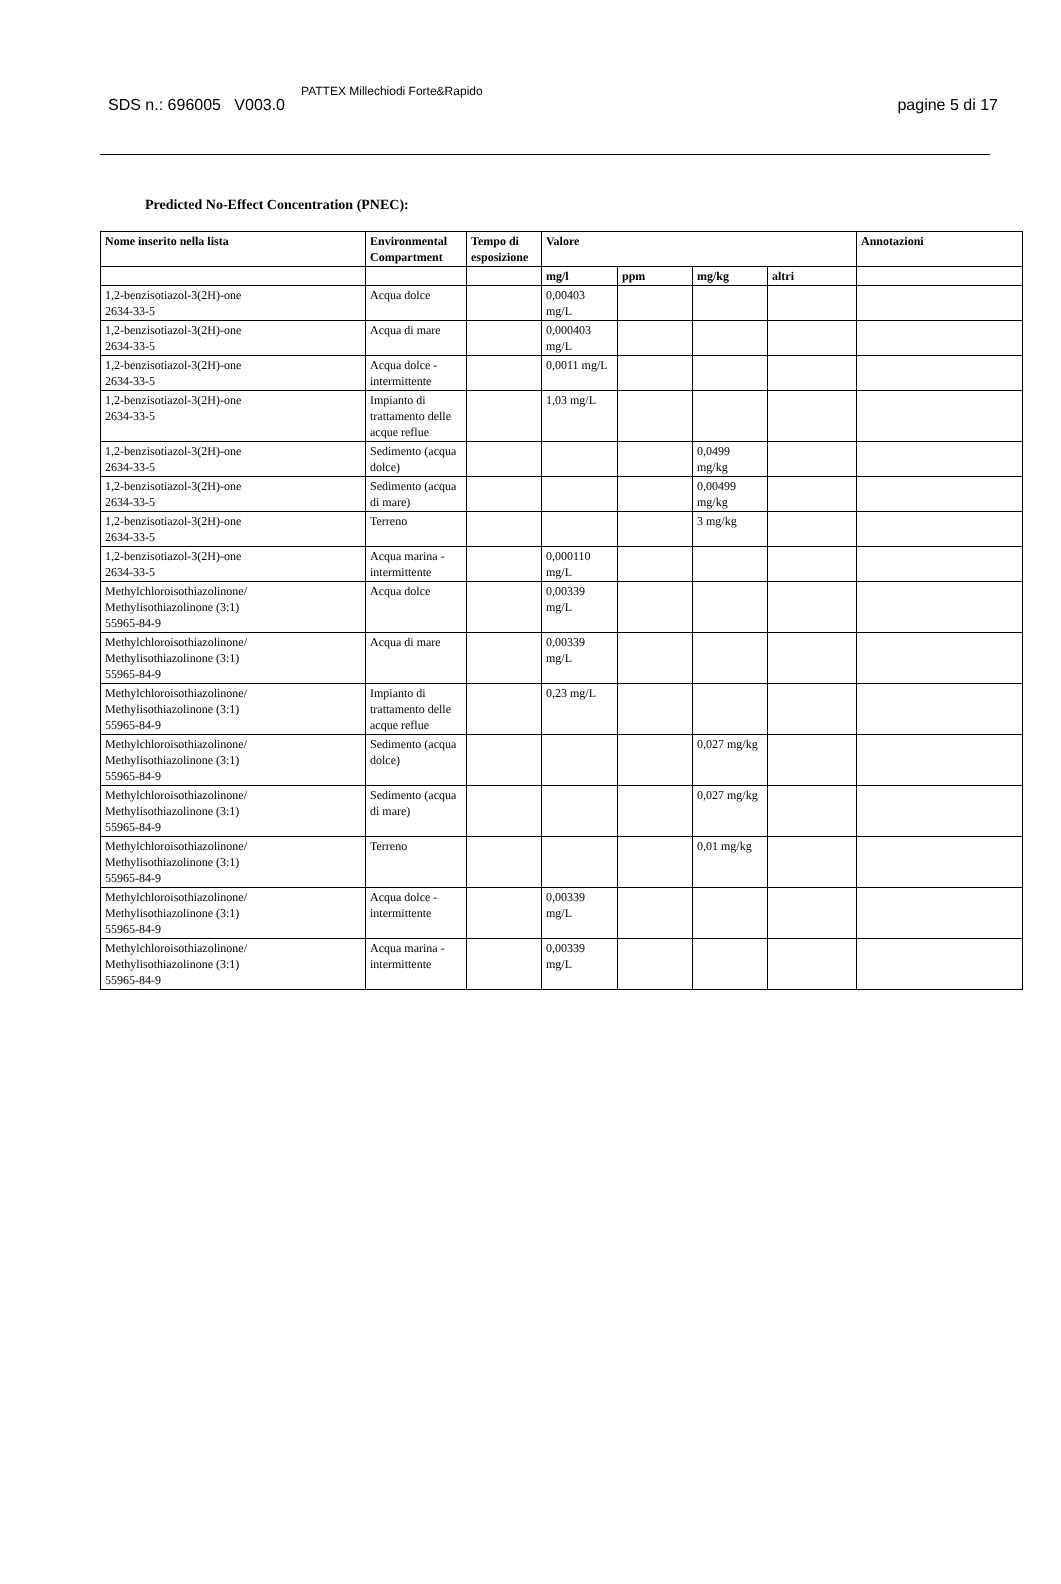SDS n.: 696005 V003.0 PATTEX Millechiodi Forte&Rapido pagine 5 di 17
Predicted No-Effect Concentration (PNEC):
| Nome inserito nella lista | Environmental Compartment | Tempo di esposizione | Valore | | | | Annotazioni |
| --- | --- | --- | --- | --- | --- | --- | --- |
| | | | mg/l | ppm | mg/kg | altri | |
| 1,2-benzisotiazol-3(2H)-one 2634-33-5 | Acqua dolce | | 0,00403 mg/L | | | | |
| 1,2-benzisotiazol-3(2H)-one 2634-33-5 | Acqua di mare | | 0,000403 mg/L | | | | |
| 1,2-benzisotiazol-3(2H)-one 2634-33-5 | Acqua dolce - intermittente | | 0,0011 mg/L | | | | |
| 1,2-benzisotiazol-3(2H)-one 2634-33-5 | Impianto di trattamento delle acque reflue | | 1,03 mg/L | | | | |
| 1,2-benzisotiazol-3(2H)-one 2634-33-5 | Sedimento (acqua dolce) | | | | 0,0499 mg/kg | | |
| 1,2-benzisotiazol-3(2H)-one 2634-33-5 | Sedimento (acqua di mare) | | | | 0,00499 mg/kg | | |
| 1,2-benzisotiazol-3(2H)-one 2634-33-5 | Terreno | | | | 3 mg/kg | | |
| 1,2-benzisotiazol-3(2H)-one 2634-33-5 | Acqua marina - intermittente | | 0,000110 mg/L | | | | |
| Methylchloroisothiazolinone/ Methylisothiazolinone (3:1) 55965-84-9 | Acqua dolce | | 0,00339 mg/L | | | | |
| Methylchloroisothiazolinone/ Methylisothiazolinone (3:1) 55965-84-9 | Acqua di mare | | 0,00339 mg/L | | | | |
| Methylchloroisothiazolinone/ Methylisothiazolinone (3:1) 55965-84-9 | Impianto di trattamento delle acque reflue | | 0,23 mg/L | | | | |
| Methylchloroisothiazolinone/ Methylisothiazolinone (3:1) 55965-84-9 | Sedimento (acqua dolce) | | | | 0,027 mg/kg | | |
| Methylchloroisothiazolinone/ Methylisothiazolinone (3:1) 55965-84-9 | Sedimento (acqua di mare) | | | | 0,027 mg/kg | | |
| Methylchloroisothiazolinone/ Methylisothiazolinone (3:1) 55965-84-9 | Terreno | | | | 0,01 mg/kg | | |
| Methylchloroisothiazolinone/ Methylisothiazolinone (3:1) 55965-84-9 | Acqua dolce - intermittente | | 0,00339 mg/L | | | | |
| Methylchloroisothiazolinone/ Methylisothiazolinone (3:1) 55965-84-9 | Acqua marina - intermittente | | 0,00339 mg/L | | | | |